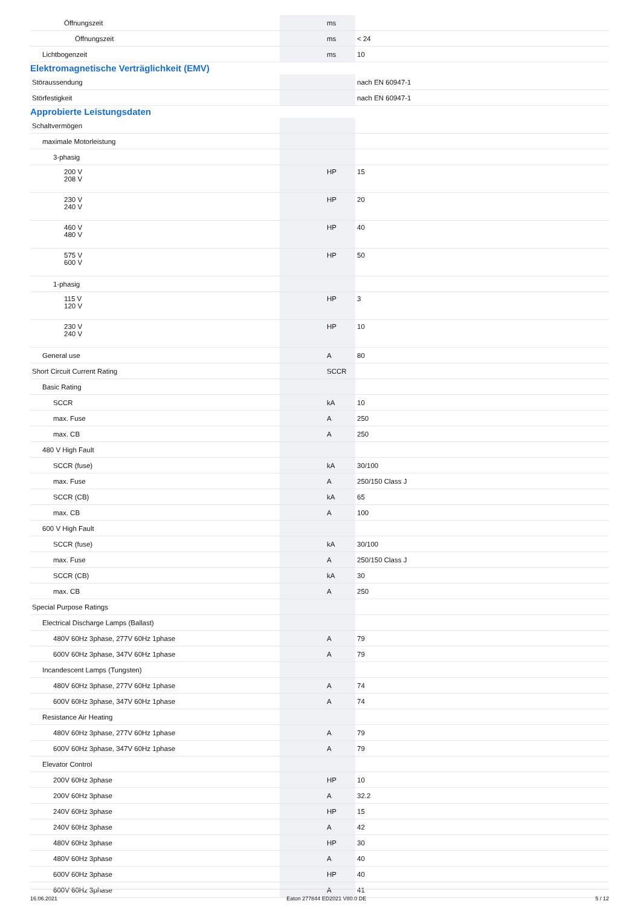| Öffnungszeit | | ms | |
| Öffnungszeit | | ms | < 24 |
| Lichtbogenzeit | | ms | 10 |
Elektromagnetische Verträglichkeit (EMV)
| Störaussendung | | | nach EN 60947-1 |
| Störfestigkeit | | | nach EN 60947-1 |
Approbierte Leistungsdaten
| Schaltvermögen | | | |
| maximale Motorleistung | | | |
| 3-phasig | | | |
| 200 V 208 V | | HP | 15 |
| 230 V 240 V | | HP | 20 |
| 460 V 480 V | | HP | 40 |
| 575 V 600 V | | HP | 50 |
| 1-phasig | | | |
| 115 V 120 V | | HP | 3 |
| 230 V 240 V | | HP | 10 |
| General use | | A | 80 |
| Short Circuit Current Rating | | SCCR | |
| Basic Rating | | | |
| SCCR | | kA | 10 |
| max. Fuse | | A | 250 |
| max. CB | | A | 250 |
| 480 V High Fault | | | |
| SCCR (fuse) | | kA | 30/100 |
| max. Fuse | | A | 250/150 Class J |
| SCCR (CB) | | kA | 65 |
| max. CB | | A | 100 |
| 600 V High Fault | | | |
| SCCR (fuse) | | kA | 30/100 |
| max. Fuse | | A | 250/150 Class J |
| SCCR (CB) | | kA | 30 |
| max. CB | | A | 250 |
| Special Purpose Ratings | | | |
| Electrical Discharge Lamps (Ballast) | | | |
| 480V 60Hz 3phase, 277V 60Hz 1phase | | A | 79 |
| 600V 60Hz 3phase, 347V 60Hz 1phase | | A | 79 |
| Incandescent Lamps (Tungsten) | | | |
| 480V 60Hz 3phase, 277V 60Hz 1phase | | A | 74 |
| 600V 60Hz 3phase, 347V 60Hz 1phase | | A | 74 |
| Resistance Air Heating | | | |
| 480V 60Hz 3phase, 277V 60Hz 1phase | | A | 79 |
| 600V 60Hz 3phase, 347V 60Hz 1phase | | A | 79 |
| Elevator Control | | | |
| 200V 60Hz 3phase | | HP | 10 |
| 200V 60Hz 3phase | | A | 32.2 |
| 240V 60Hz 3phase | | HP | 15 |
| 240V 60Hz 3phase | | A | 42 |
| 480V 60Hz 3phase | | HP | 30 |
| 480V 60Hz 3phase | | A | 40 |
| 600V 60Hz 3phase | | HP | 40 |
| 600V 60Hz 3phase | | A | 41 |
16.06.2021 Eaton 277844 ED2021 V80.0 DE 5 / 12